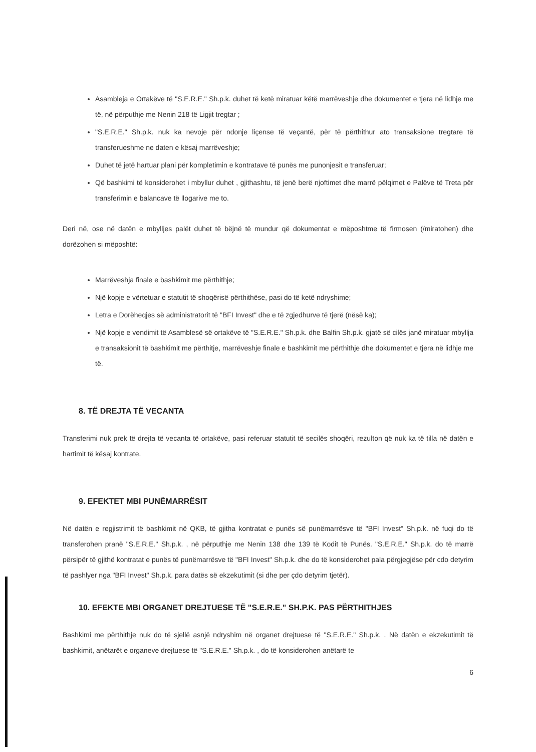Asambleja e Ortakëve të "S.E.R.E." Sh.p.k. duhet të ketë miratuar këtë marrëveshje dhe dokumentet e tjera në lidhje me të, në përputhje me Nenin 218 të Ligjit tregtar ;
"S.E.R.E." Sh.p.k. nuk ka nevoje për ndonje liçense të veçantë, për të përthithur ato transaksione tregtare të transferueshme ne daten e kësaj marrëveshje;
Duhet të jetë hartuar plani për kompletimin e kontratave të punës me punonjesit e transferuar;
Që bashkimi të konsiderohet i mbyllur duhet , gjithashtu, të jenë berë njoftimet dhe marrë pëlqimet e Palëve të Treta për transferimin e balancave të llogarive me to.
Deri në, ose në datën e mbylljes palët duhet të bëjnë të mundur që dokumentat e mëposhtme të firmosen (/miratohen) dhe dorëzohen si mëposhtë:
Marrëveshja finale e bashkimit me përthithje;
Një kopje e vërtetuar e statutit të shoqërisë përthithëse, pasi do të ketë ndryshime;
Letra e Dorëheqjes së administratorit të "BFI Invest" dhe e të zgjedhurve të tjerë (nësë ka);
Një kopje e vendimit të Asamblesë së ortakëve të "S.E.R.E." Sh.p.k. dhe Balfin Sh.p.k. gjatë së cilës janë miratuar mbyllja e transaksionit të bashkimit me përthitje, marrëveshje finale e bashkimit me përthithje dhe dokumentet e tjera në lidhje me të.
8. TË DREJTA TË VECANTA
Transferimi nuk prek të drejta të vecanta të ortakëve, pasi referuar statutit të secilës shoqëri, rezulton që nuk ka të tilla në datën e hartimit të kësaj kontrate.
9. EFEKTET MBI PUNËMARRËSIT
Në datën e regjistrimit të bashkimit në QKB, të gjitha kontratat e punës së punëmarrësve të "BFI Invest" Sh.p.k. në fuqi do të transferohen pranë "S.E.R.E." Sh.p.k. , në përputhje me Nenin 138 dhe 139 të Kodit të Punës. "S.E.R.E." Sh.p.k. do të marrë përsipër të gjithë kontratat e punës të punëmarrësve të "BFI Invest" Sh.p.k. dhe do të konsiderohet pala përgjegjëse për cdo detyrim të pashlyer nga "BFI Invest" Sh.p.k. para datës së ekzekutimit (si dhe per çdo detyrim tjetër).
10. EFEKTE MBI ORGANET DREJTUESE TË "S.E.R.E." SH.P.K. PAS PËRTHITHJES
Bashkimi me përthithje nuk do të sjellë asnjë ndryshim në organet drejtuese të "S.E.R.E." Sh.p.k. . Në datën e ekzekutimit të bashkimit, anëtarët e organeve drejtuese të "S.E.R.E." Sh.p.k. , do të konsiderohen anëtarë te
6